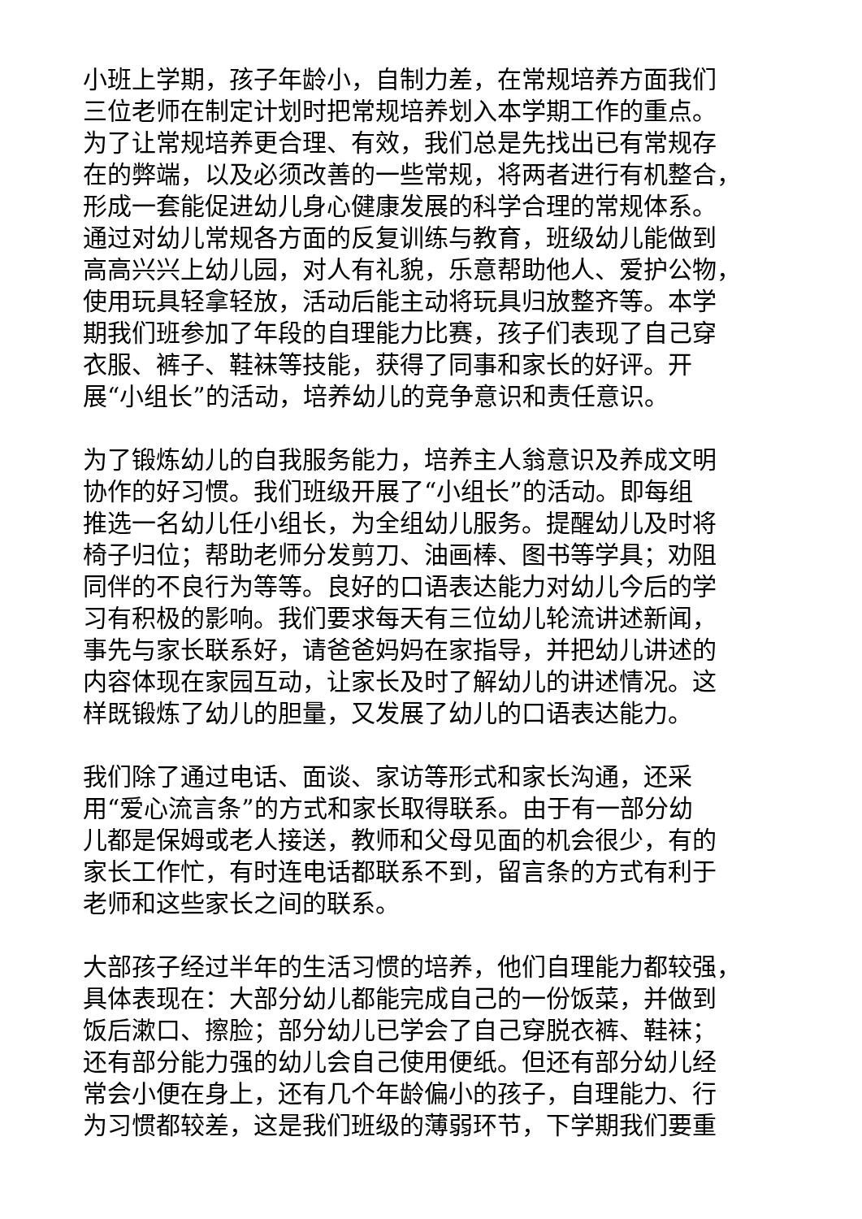小班上学期，孩子年龄小，自制力差，在常规培养方面我们
三位老师在制定计划时把常规培养划入本学期工作的重点。
为了让常规培养更合理、有效，我们总是先找出已有常规存
在的弊端，以及必须改善的一些常规，将两者进行有机整合，
形成一套能促进幼儿身心健康发展的科学合理的常规体系。
通过对幼儿常规各方面的反复训练与教育，班级幼儿能做到
高高兴兴上幼儿园，对人有礼貌，乐意帮助他人、爱护公物，
使用玩具轻拿轻放，活动后能主动将玩具归放整齐等。本学
期我们班参加了年段的自理能力比赛，孩子们表现了自己穿
衣服、裤子、鞋袜等技能，获得了同事和家长的好评。开
展“小组长”的活动，培养幼儿的竞争意识和责任意识。
为了锻炼幼儿的自我服务能力，培养主人翁意识及养成文明
协作的好习惯。我们班级开展了“小组长”的活动。即每组
推选一名幼儿任小组长，为全组幼儿服务。提醒幼儿及时将
椅子归位；帮助老师分发剪刀、油画棒、图书等学具；劝阻
同伴的不良行为等等。良好的口语表达能力对幼儿今后的学
习有积极的影响。我们要求每天有三位幼儿轮流讲述新闻，
事先与家长联系好，请爸爸妈妈在家指导，并把幼儿讲述的
内容体现在家园互动，让家长及时了解幼儿的讲述情况。这
样既锻炼了幼儿的胆量，又发展了幼儿的口语表达能力。
我们除了通过电话、面谈、家访等形式和家长沟通，还采
用“爱心流言条”的方式和家长取得联系。由于有一部分幼
儿都是保姆或老人接送，教师和父母见面的机会很少，有的
家长工作忙，有时连电话都联系不到，留言条的方式有利于
老师和这些家长之间的联系。
大部孩子经过半年的生活习惯的培养，他们自理能力都较强，
具体表现在：大部分幼儿都能完成自己的一份饭菜，并做到
饭后漱口、擦脸；部分幼儿已学会了自己穿脱衣裤、鞋袜；
还有部分能力强的幼儿会自己使用便纸。但还有部分幼儿经
常会小便在身上，还有几个年龄偏小的孩子，自理能力、行
为习惯都较差，这是我们班级的薄弱环节，下学期我们要重